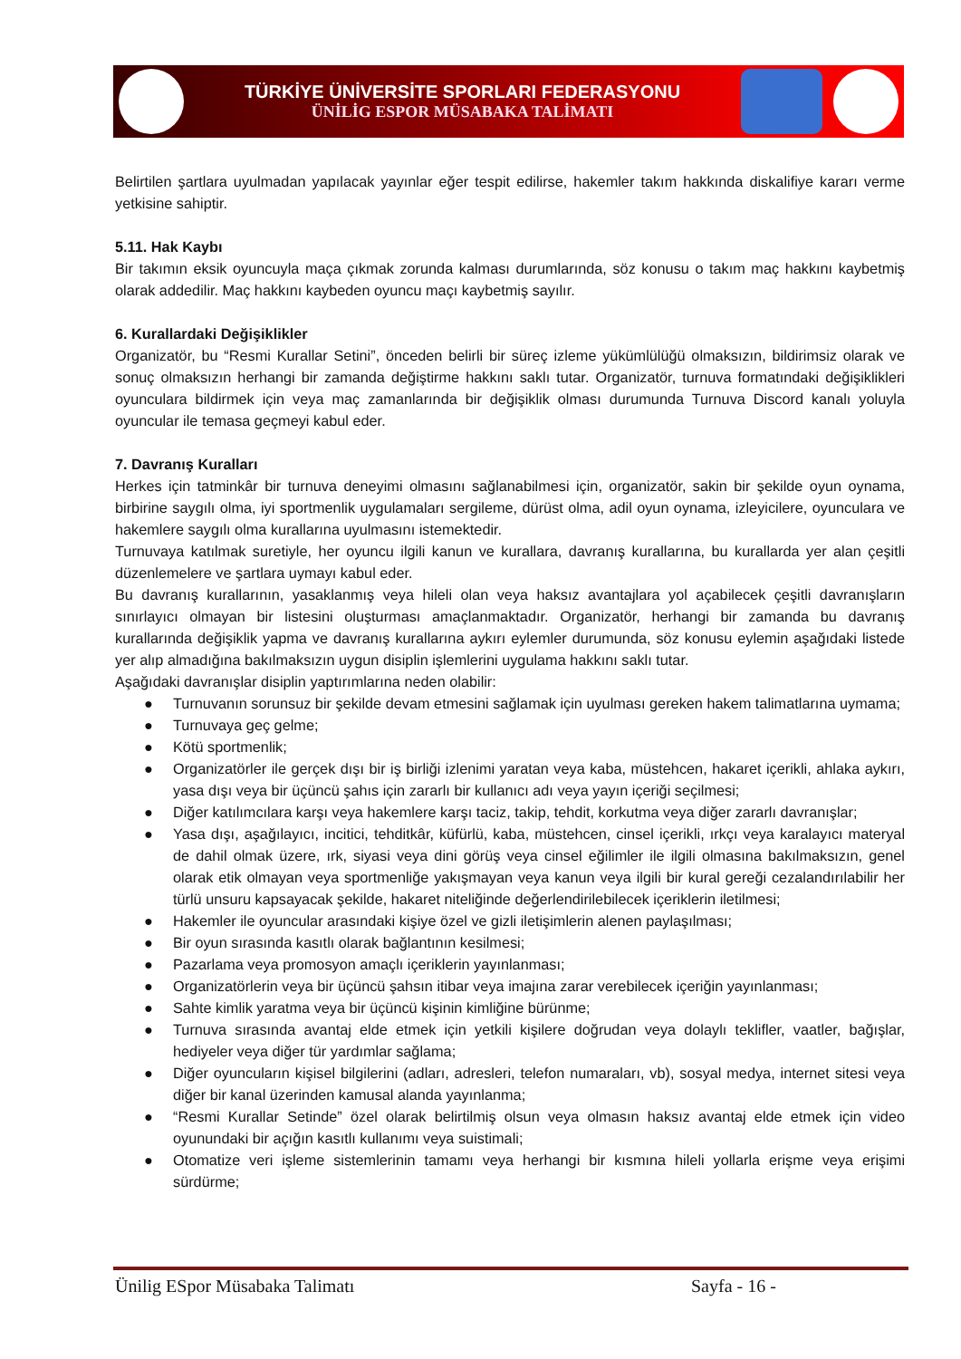TÜRKİYE ÜNİVERSİTE SPORLARI FEDERASYONU
ÜNİLİG ESPOR MÜSABAKA TALİMATI
Belirtilen şartlara uyulmadan yapılacak yayınlar eğer tespit edilirse, hakemler takım hakkında diskalifiye kararı verme yetkisine sahiptir.
5.11. Hak Kaybı
Bir takımın eksik oyuncuyla maça çıkmak zorunda kalması durumlarında, söz konusu o takım maç hakkını kaybetmiş olarak addedilir. Maç hakkını kaybeden oyuncu maçı kaybetmiş sayılır.
6. Kurallardaki Değişiklikler
Organizatör, bu “Resmi Kurallar Setini”, önceden belirli bir süreç izleme yükümlülüğü olmaksızın, bildirimsiz olarak ve sonuç olmaksızın herhangi bir zamanda değiştirme hakkını saklı tutar. Organizatör, turnuva formatındaki değişiklikleri oyunculara bildirmek için veya maç zamanlarında bir değişiklik olması durumunda Turnuva Discord kanalı yoluyla oyuncular ile temasa geçmeyi kabul eder.
7. Davranış Kuralları
Herkes için tatminkâr bir turnuva deneyimi olmasını sağlanabilmesi için, organizatör, sakin bir şekilde oyun oynama, birbirine saygılı olma, iyi sportmenlik uygulamaları sergileme, dürüst olma, adil oyun oynama, izleyicilere, oyunculara ve hakemlere saygılı olma kurallarına uyulmasını istemektedir.
Turnuvaya katılmak suretiyle, her oyuncu ilgili kanun ve kurallara, davranış kurallarına, bu kurallarda yer alan çeşitli düzenlemelere ve şartlara uymayı kabul eder.
Bu davranış kurallarının, yasaklanmış veya hileli olan veya haksız avantajlara yol açabilecek çeşitli davranışların sınırlayıcı olmayan bir listesini oluşturması amaçlanmaktadır. Organizatör, herhangi bir zamanda bu davranış kurallarında değişiklik yapma ve davranış kurallarına aykırı eylemler durumunda, söz konusu eylemin aşağıdaki listede yer alıp almadığına bakılmaksızın uygun disiplin işlemlerini uygulama hakkını saklı tutar.
Aşağıdaki davranışlar disiplin yaptırımlarına neden olabilir:
● Turnuvanın sorunsuz bir şekilde devam etmesini sağlamak için uyulması gereken hakem talimatlarına uymama;
● Turnuvaya geç gelme;
● Kötü sportmenlik;
● Organizatörler ile gerçek dışı bir iş birliği izlenimi yaratan veya kaba, müstehcen, hakaret içerikli, ahlaka aykırı, yasa dışı veya bir üçüncü şahıs için zararlı bir kullanıcı adı veya yayın içeriği seçilmesi;
● Diğer katılımcılara karşı veya hakemlere karşı taciz, takip, tehdit, korkutma veya diğer zararlı davranışlar;
● Yasa dışı, aşağılayıcı, incitici, tehditkâr, küfürlü, kaba, müstehcen, cinsel içerikli, ırkçı veya karalayıcı materyal de dahil olmak üzere, ırk, siyasi veya dini görüş veya cinsel eğilimler ile ilgili olmasına bakılmaksızın, genel olarak etik olmayan veya sportmenliğe yakışmayan veya kanun veya ilgili bir kural gereği cezalandırılabilir her türlü unsuru kapsayacak şekilde, hakaret niteliğinde değerlendirilebilecek içeriklerin iletilmesi;
● Hakemler ile oyuncular arasındaki kişiye özel ve gizli iletişimlerin alenen paylaşılması;
● Bir oyun sırasında kasıtlı olarak bağlantının kesilmesi;
● Pazarlama veya promosyon amaçlı içeriklerin yayınlanması;
● Organizatörlerin veya bir üçüncü şahsın itibar veya imajına zarar verebilecek içeriğin yayınlanması;
● Sahte kimlik yaratma veya bir üçüncü kişinin kimliğine bürünme;
● Turnuva sırasında avantaj elde etmek için yetkili kişilere doğrudan veya dolaylı teklifler, vaatler, bağışlar, hediyeler veya diğer tür yardımlar sağlama;
● Diğer oyuncuların kişisel bilgilerini (adları, adresleri, telefon numaraları, vb), sosyal medya, internet sitesi veya diğer bir kanal üzerinden kamusal alanda yayınlanma;
● “Resmi Kurallar Setinde” özel olarak belirtilmiş olsun veya olmasın haksız avantaj elde etmek için video oyunundaki bir açığın kasıtlı kullanımı veya suistimali;
● Otomatize veri işleme sistemlerinin tamamı veya herhangi bir kısmına hileli yollarla erişme veya erişimi sürdürme;
Ünilig ESpor Müsabaka Talimatı Sayfa - 16 -